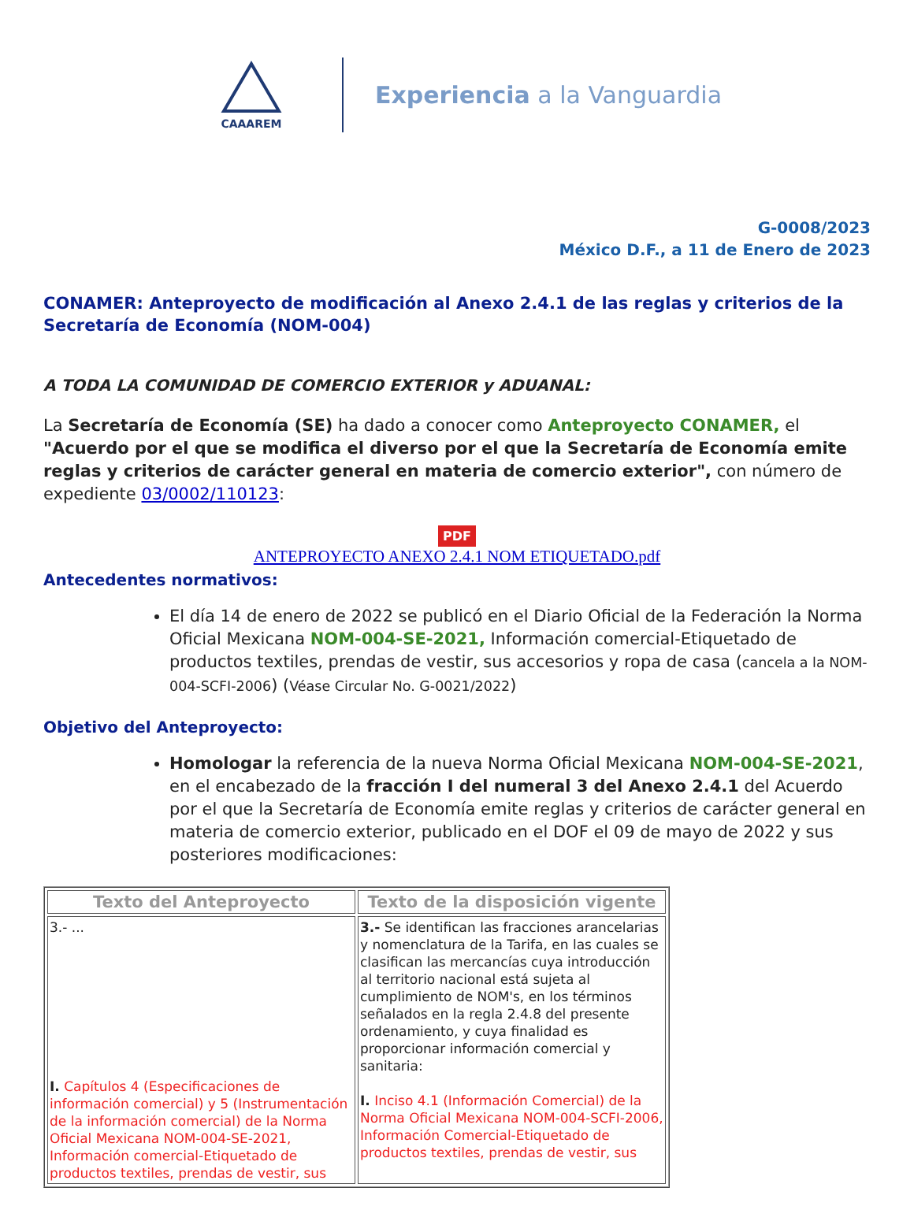CAAAREM
Experiencia a la Vanguardia
G-0008/2023
México D.F., a 11 de Enero de 2023
CONAMER: Anteproyecto de modificación al Anexo 2.4.1 de las reglas y criterios de la Secretaría de Economía (NOM-004)
A TODA LA COMUNIDAD DE COMERCIO EXTERIOR y ADUANAL:
La Secretaría de Economía (SE) ha dado a conocer como Anteproyecto CONAMER, el "Acuerdo por el que se modifica el diverso por el que la Secretaría de Economía emite reglas y criterios de carácter general en materia de comercio exterior", con número de expediente 03/0002/110123:
PDF
ANTEPROYECTO ANEXO 2.4.1 NOM ETIQUETADO.pdf
Antecedentes normativos:
El día 14 de enero de 2022 se publicó en el Diario Oficial de la Federación la Norma Oficial Mexicana NOM-004-SE-2021, Información comercial-Etiquetado de productos textiles, prendas de vestir, sus accesorios y ropa de casa (cancela a la NOM-004-SCFI-2006) (Véase Circular No. G-0021/2022)
Objetivo del Anteproyecto:
Homologar la referencia de la nueva Norma Oficial Mexicana NOM-004-SE-2021, en el encabezado de la fracción I del numeral 3 del Anexo 2.4.1 del Acuerdo por el que la Secretaría de Economía emite reglas y criterios de carácter general en materia de comercio exterior, publicado en el DOF el 09 de mayo de 2022 y sus posteriores modificaciones:
| Texto del Anteproyecto | Texto de la disposición vigente |
| --- | --- |
| 3.- ... I. Capítulos 4 (Especificaciones de información comercial) y 5 (Instrumentación de la información comercial) de la Norma Oficial Mexicana NOM-004-SE-2021, Información comercial-Etiquetado de productos textiles, prendas de vestir, sus | 3.- Se identifican las fracciones arancelarias y nomenclatura de la Tarifa, en las cuales se clasifican las mercancías cuya introducción al territorio nacional está sujeta al cumplimiento de NOM's, en los términos señalados en la regla 2.4.8 del presente ordenamiento, y cuya finalidad es proporcionar información comercial y sanitaria: I. Inciso 4.1 (Información Comercial) de la Norma Oficial Mexicana NOM-004-SCFI-2006, Información Comercial-Etiquetado de productos textiles, prendas de vestir, sus |